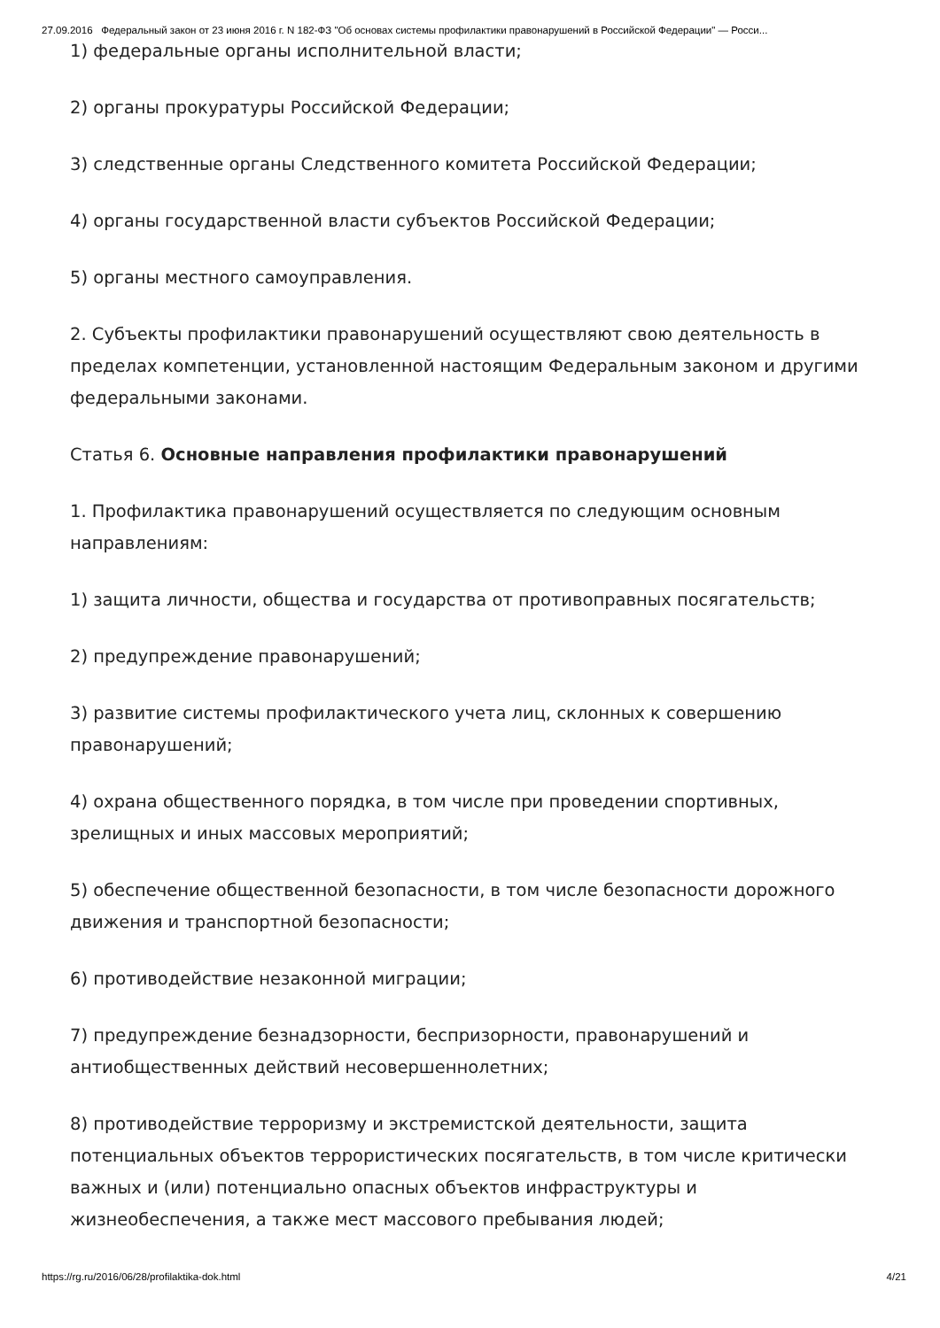27.09.2016 Федеральный закон от 23 июня 2016 г. N 182-ФЗ "Об основах системы профилактики правонарушений в Российской Федерации" — Росси...
1) федеральные органы исполнительной власти;
2) органы прокуратуры Российской Федерации;
3) следственные органы Следственного комитета Российской Федерации;
4) органы государственной власти субъектов Российской Федерации;
5) органы местного самоуправления.
2. Субъекты профилактики правонарушений осуществляют свою деятельность в пределах компетенции, установленной настоящим Федеральным законом и другими федеральными законами.
Статья 6. Основные направления профилактики правонарушений
1. Профилактика правонарушений осуществляется по следующим основным направлениям:
1) защита личности, общества и государства от противоправных посягательств;
2) предупреждение правонарушений;
3) развитие системы профилактического учета лиц, склонных к совершению правонарушений;
4) охрана общественного порядка, в том числе при проведении спортивных, зрелищных и иных массовых мероприятий;
5) обеспечение общественной безопасности, в том числе безопасности дорожного движения и транспортной безопасности;
6) противодействие незаконной миграции;
7) предупреждение безнадзорности, беспризорности, правонарушений и антиобщественных действий несовершеннолетних;
8) противодействие терроризму и экстремистской деятельности, защита потенциальных объектов террористических посягательств, в том числе критически важных и (или) потенциально опасных объектов инфраструктуры и жизнеобеспечения, а также мест массового пребывания людей;
https://rg.ru/2016/06/28/profilaktika-dok.html 4/21